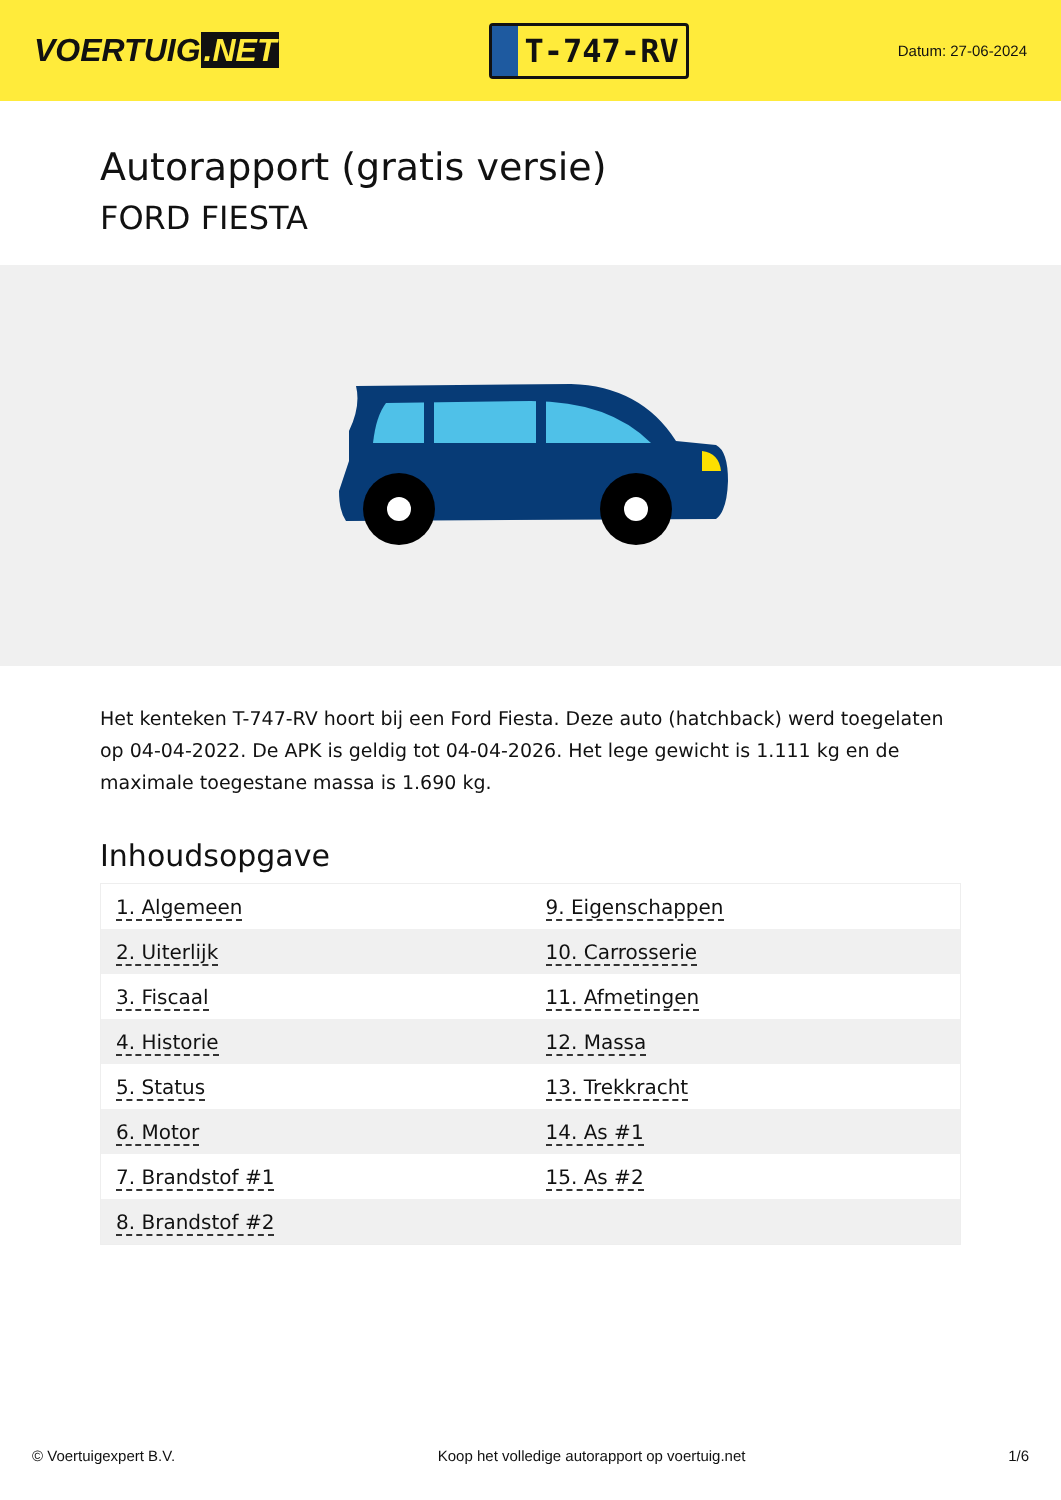VOERTUIG.NET
T-747-RV
Datum: 27-06-2024
Autorapport (gratis versie)
FORD FIESTA
Het kenteken T-747-RV hoort bij een Ford Fiesta. Deze auto (hatchback) werd toegelaten op 04-04-2022. De APK is geldig tot 04-04-2026. Het lege gewicht is 1.111 kg en de maximale toegestane massa is 1.690 kg.
Inhoudsopgave
| 1. Algemeen | 9. Eigenschappen |
| 2. Uiterlijk | 10. Carrosserie |
| 3. Fiscaal | 11. Afmetingen |
| 4. Historie | 12. Massa |
| 5. Status | 13. Trekkracht |
| 6. Motor | 14. As #1 |
| 7. Brandstof #1 | 15. As #2 |
| 8. Brandstof #2 | |
© Voertuigexpert B.V. Koop het volledige autorapport op voertuig.net 1/6